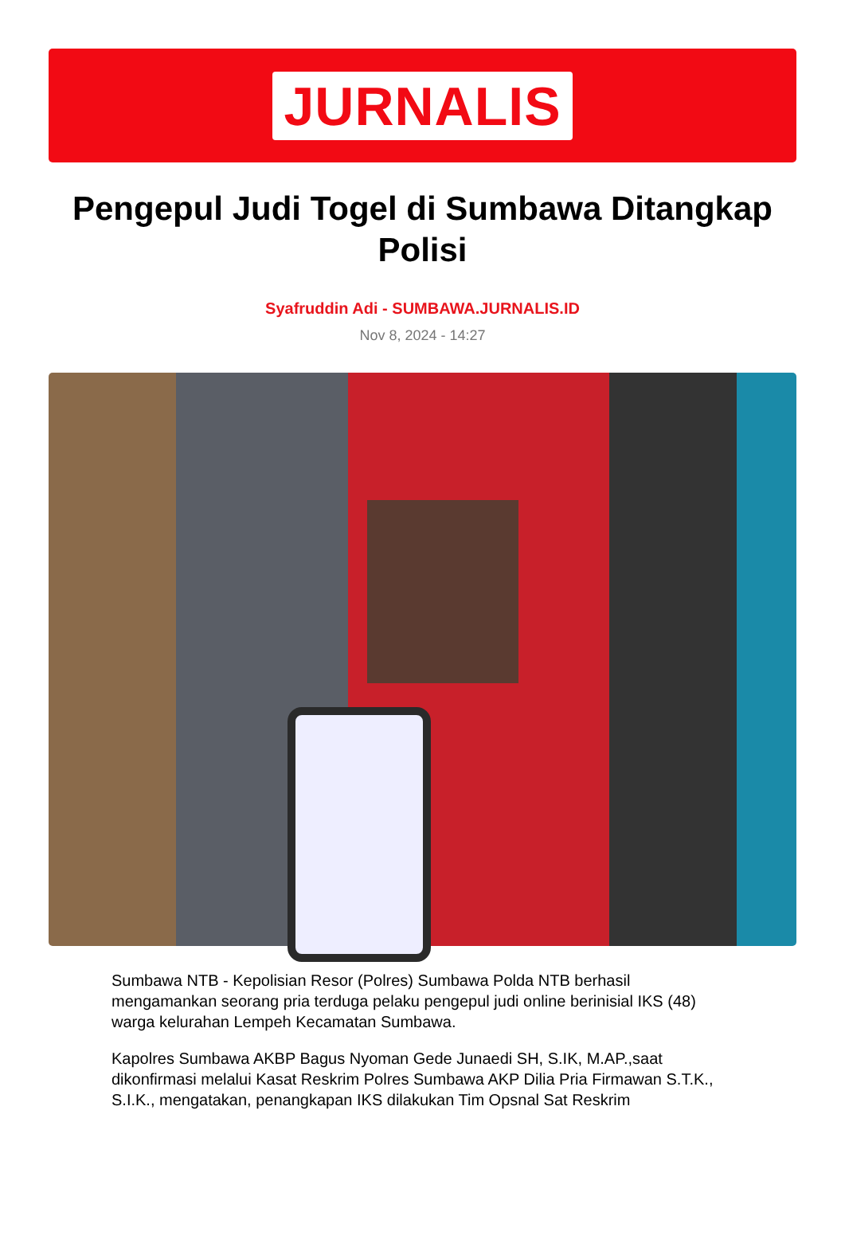JURNALIS
Pengepul Judi Togel di Sumbawa Ditangkap Polisi
Syafruddin Adi - SUMBAWA.JURNALIS.ID
Nov 8, 2024 - 14:27
Sumbawa NTB - Kepolisian Resor (Polres) Sumbawa Polda NTB berhasil mengamankan seorang pria terduga pelaku pengepul judi online berinisial IKS (48) warga kelurahan Lempeh Kecamatan Sumbawa.
Kapolres Sumbawa AKBP Bagus Nyoman Gede Junaedi SH, S.IK, M.AP.,saat dikonfirmasi melalui Kasat Reskrim Polres Sumbawa AKP Dilia Pria Firmawan S.T.K., S.I.K., mengatakan, penangkapan IKS dilakukan Tim Opsnal Sat Reskrim